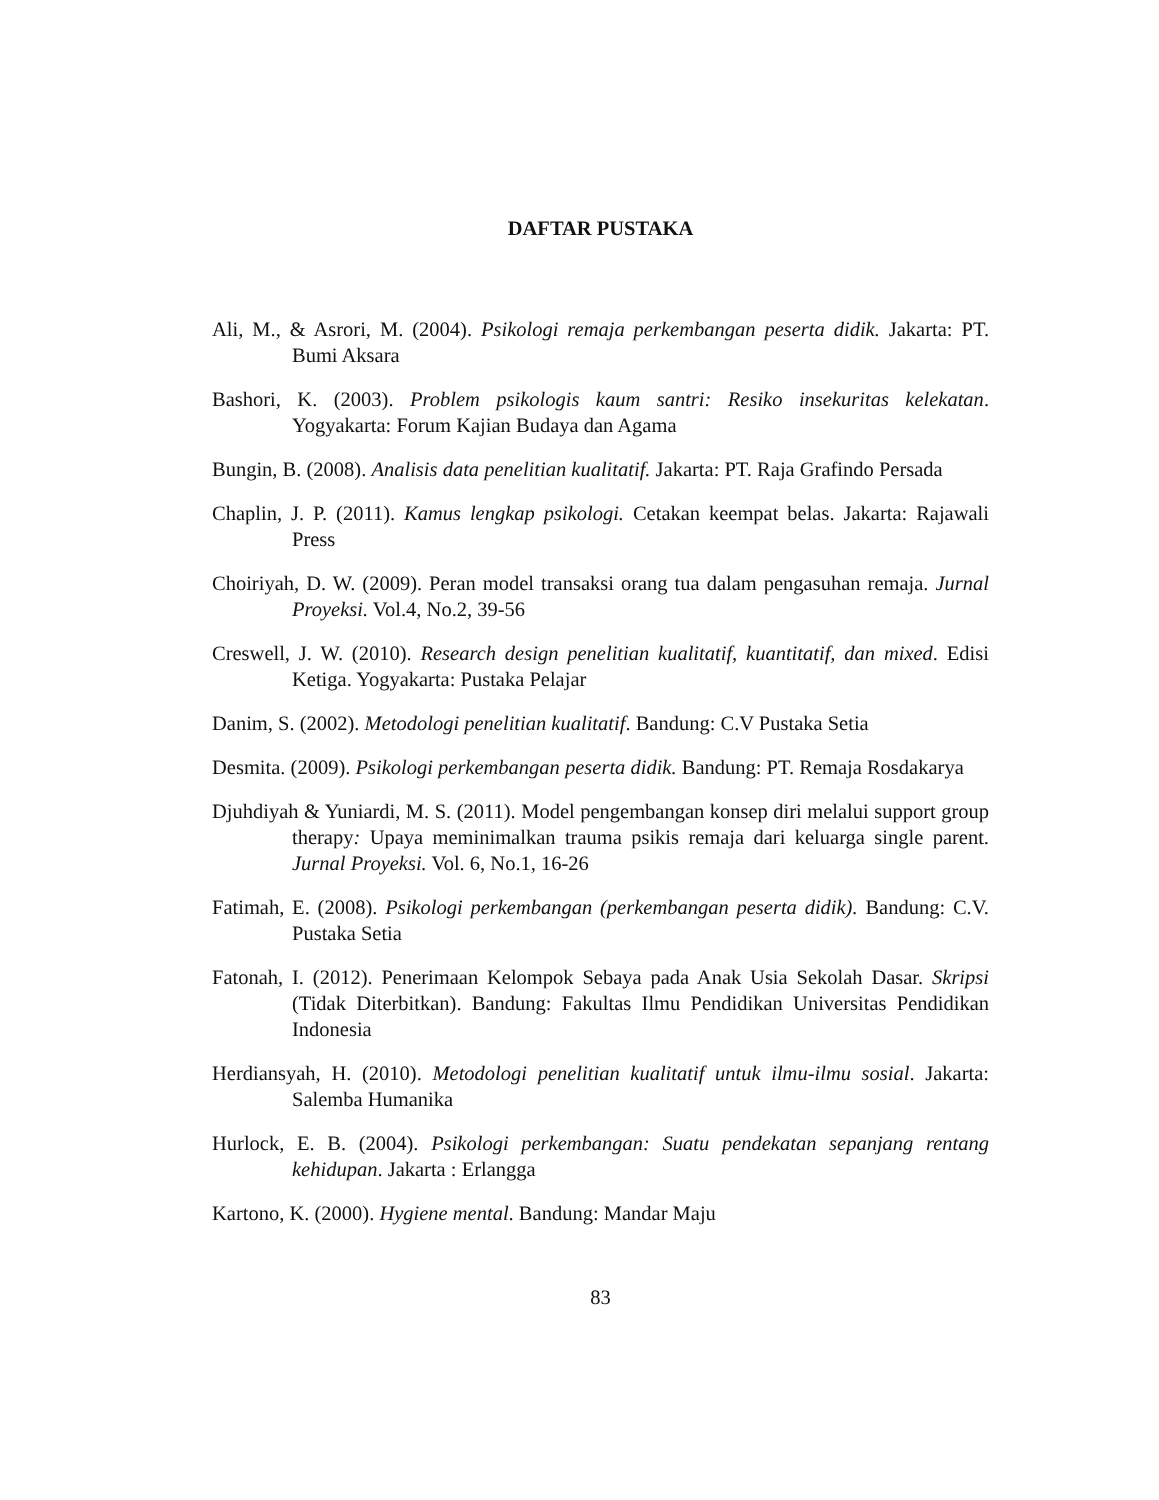DAFTAR PUSTAKA
Ali, M., & Asrori, M. (2004). Psikologi remaja perkembangan peserta didik. Jakarta: PT. Bumi Aksara
Bashori, K. (2003). Problem psikologis kaum santri: Resiko insekuritas kelekatan. Yogyakarta: Forum Kajian Budaya dan Agama
Bungin, B. (2008). Analisis data penelitian kualitatif. Jakarta: PT. Raja Grafindo Persada
Chaplin, J. P. (2011). Kamus lengkap psikologi. Cetakan keempat belas. Jakarta: Rajawali Press
Choiriyah, D. W. (2009). Peran model transaksi orang tua dalam pengasuhan remaja. Jurnal Proyeksi. Vol.4, No.2, 39-56
Creswell, J. W. (2010). Research design penelitian kualitatif, kuantitatif, dan mixed. Edisi Ketiga. Yogyakarta: Pustaka Pelajar
Danim, S. (2002). Metodologi penelitian kualitatif. Bandung: C.V Pustaka Setia
Desmita. (2009). Psikologi perkembangan peserta didik. Bandung: PT. Remaja Rosdakarya
Djuhdiyah & Yuniardi, M. S. (2011). Model pengembangan konsep diri melalui support group therapy: Upaya meminimalkan trauma psikis remaja dari keluarga single parent. Jurnal Proyeksi. Vol. 6, No.1, 16-26
Fatimah, E. (2008). Psikologi perkembangan (perkembangan peserta didik). Bandung: C.V. Pustaka Setia
Fatonah, I. (2012). Penerimaan Kelompok Sebaya pada Anak Usia Sekolah Dasar. Skripsi (Tidak Diterbitkan). Bandung: Fakultas Ilmu Pendidikan Universitas Pendidikan Indonesia
Herdiansyah, H. (2010). Metodologi penelitian kualitatif untuk ilmu-ilmu sosial. Jakarta: Salemba Humanika
Hurlock, E. B. (2004). Psikologi perkembangan: Suatu pendekatan sepanjang rentang kehidupan. Jakarta : Erlangga
Kartono, K. (2000). Hygiene mental. Bandung: Mandar Maju
83